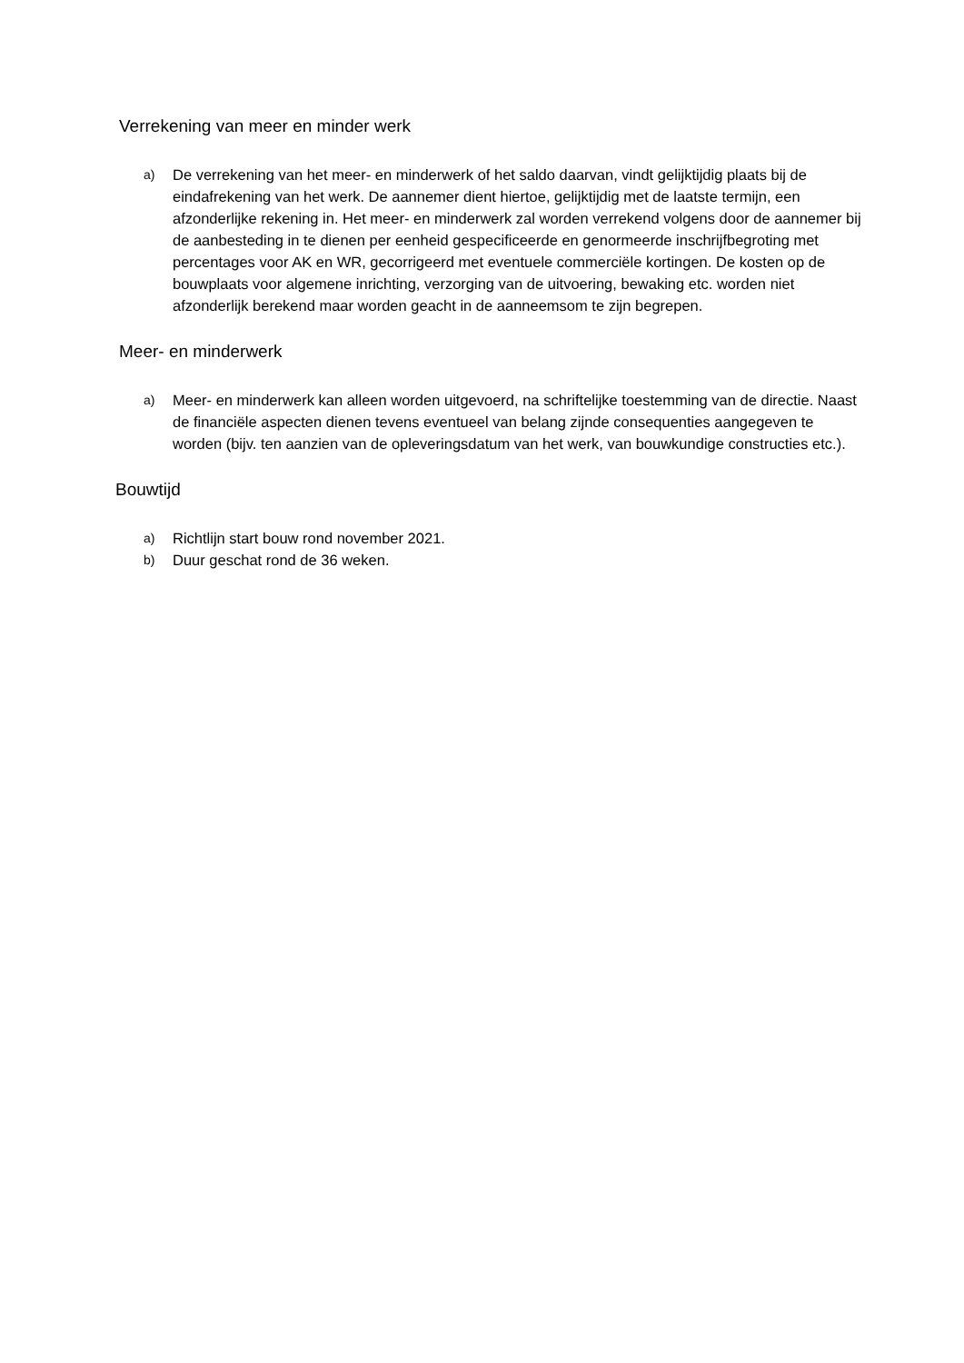Verrekening van meer en minder werk
a) De verrekening van het meer- en minderwerk of het saldo daarvan, vindt gelijktijdig plaats bij de eindafrekening van het werk. De aannemer dient hiertoe, gelijktijdig met de laatste termijn, een afzonderlijke rekening in. Het meer- en minderwerk zal worden verrekend volgens door de aannemer bij de aanbesteding in te dienen per eenheid gespecificeerde en genormeerde inschrijfbegroting met percentages voor AK en WR, gecorrigeerd met eventuele commerciële kortingen. De kosten op de bouwplaats voor algemene inrichting, verzorging van de uitvoering, bewaking etc. worden niet afzonderlijk berekend maar worden geacht in de aanneemsom te zijn begrepen.
Meer- en minderwerk
a) Meer- en minderwerk kan alleen worden uitgevoerd, na schriftelijke toestemming van de directie. Naast de financiële aspecten dienen tevens eventueel van belang zijnde consequenties aangegeven te worden (bijv. ten aanzien van de opleveringsdatum van het werk, van bouwkundige constructies etc.).
Bouwtijd
a) Richtlijn start bouw rond november 2021.
b) Duur geschat rond de 36 weken.